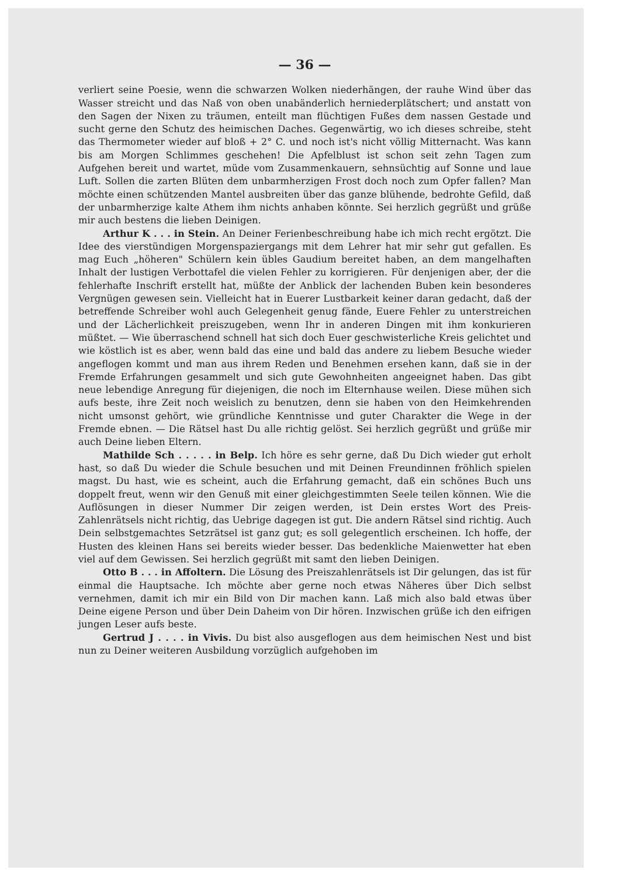— 36 —
verliert seine Poesie, wenn die schwarzen Wolken niederhängen, der rauhe Wind über das Wasser streicht und das Naß von oben unabänderlich herniederplätschert; und anstatt von den Sagen der Nixen zu träumen, enteilt man flüchtigen Fußes dem nassen Gestade und sucht gerne den Schutz des heimischen Daches. Gegenwärtig, wo ich dieses schreibe, steht das Thermometer wieder auf bloß + 2° C. und noch ist's nicht völlig Mitternacht. Was kann bis am Morgen Schlimmes geschehen! Die Apfelblust ist schon seit zehn Tagen zum Aufgehen bereit und wartet, müde vom Zusammenkauern, sehnsüchtig auf Sonne und laue Luft. Sollen die zarten Blüten dem unbarmherzigen Frost doch noch zum Opfer fallen? Man möchte einen schützenden Mantel ausbreiten über das ganze blühende, bedrohte Gefild, daß der unbarmherzige kalte Athem ihm nichts anhaben könnte. Sei herzlich gegrüßt und grüße mir auch bestens die lieben Deinigen.
Arthur K . . . in Stein. An Deiner Ferienbeschreibung habe ich mich recht ergötzt. Die Idee des vierstündigen Morgenspaziergangs mit dem Lehrer hat mir sehr gut gefallen. Es mag Euch „höheren" Schülern kein übles Gaudium bereitet haben, an dem mangelhaften Inhalt der lustigen Verbottafel die vielen Fehler zu korrigieren. Für denjenigen aber, der die fehlerhafte Inschrift erstellt hat, müßte der Anblick der lachenden Buben kein besonderes Vergnügen gewesen sein. Vielleicht hat in Euerer Lustbarkeit keiner daran gedacht, daß der betreffende Schreiber wohl auch Gelegenheit genug fände, Euere Fehler zu unterstreichen und der Lächerlichkeit preiszugeben, wenn Ihr in anderen Dingen mit ihm konkurieren müßtet. — Wie überraschend schnell hat sich doch Euer geschwisterliche Kreis gelichtet und wie köstlich ist es aber, wenn bald das eine und bald das andere zu liebem Besuche wieder angeflogen kommt und man aus ihrem Reden und Benehmen ersehen kann, daß sie in der Fremde Erfahrungen gesammelt und sich gute Gewohnheiten angeeignet haben. Das gibt neue lebendige Anregung für diejenigen, die noch im Elternhause weilen. Diese mühen sich aufs beste, ihre Zeit noch weislich zu benutzen, denn sie haben von den Heimkehrenden nicht umsonst gehört, wie gründliche Kenntnisse und guter Charakter die Wege in der Fremde ebnen. — Die Rätsel hast Du alle richtig gelöst. Sei herzlich gegrüßt und grüße mir auch Deine lieben Eltern.
Mathilde Sch . . . . . in Belp. Ich höre es sehr gerne, daß Du Dich wieder gut erholt hast, so daß Du wieder die Schule besuchen und mit Deinen Freundinnen fröhlich spielen magst. Du hast, wie es scheint, auch die Erfahrung gemacht, daß ein schönes Buch uns doppelt freut, wenn wir den Genuß mit einer gleichgestimmten Seele teilen können. Wie die Auflösungen in dieser Nummer Dir zeigen werden, ist Dein erstes Wort des Preis-Zahlenrätsels nicht richtig, das Uebrige dagegen ist gut. Die andern Rätsel sind richtig. Auch Dein selbstgemachtes Setzrätsel ist ganz gut; es soll gelegentlich erscheinen. Ich hoffe, der Husten des kleinen Hans sei bereits wieder besser. Das bedenkliche Maienwetter hat eben viel auf dem Gewissen. Sei herzlich gegrüßt mit samt den lieben Deinigen.
Otto B . . . in Affoltern. Die Lösung des Preiszahlenrätsels ist Dir gelungen, das ist für einmal die Hauptsache. Ich möchte aber gerne noch etwas Näheres über Dich selbst vernehmen, damit ich mir ein Bild von Dir machen kann. Laß mich also bald etwas über Deine eigene Person und über Dein Daheim von Dir hören. Inzwischen grüße ich den eifrigen jungen Leser aufs beste.
Gertrud J . . . . in Vivis. Du bist also ausgeflogen aus dem heimischen Nest und bist nun zu Deiner weiteren Ausbildung vorzüglich aufgehoben im